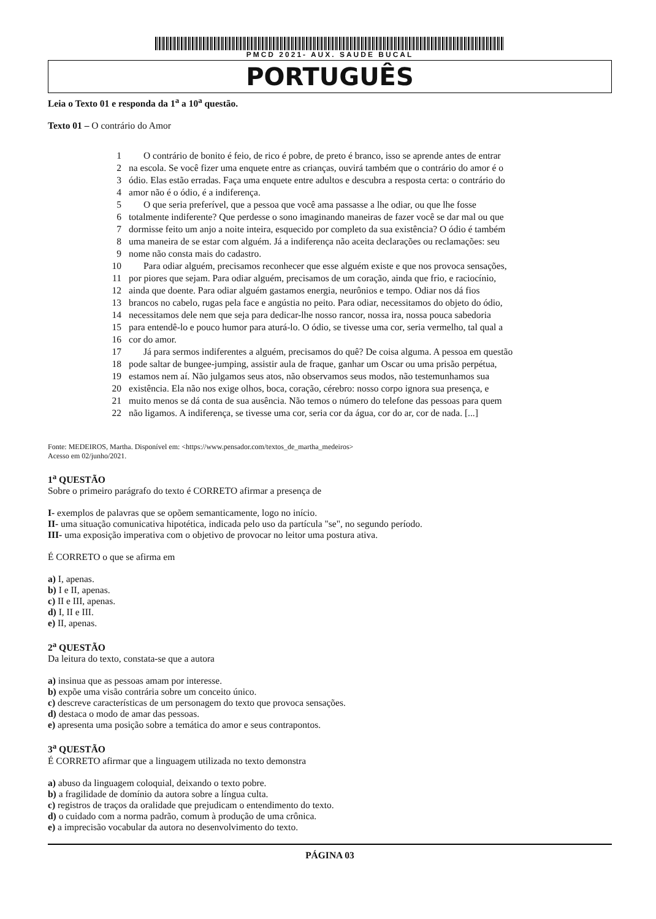PMCD 2021- AUX. SAUDE BUCAL
PORTUGUÊS
Leia o Texto 01 e responda da 1<sup>a</sup> a 10<sup>a</sup> questão.
Texto 01 – O contrário do Amor
1 O contrário de bonito é feio, de rico é pobre, de preto é branco, isso se aprende antes de entrar
2 na escola. Se você fizer uma enquete entre as crianças, ouvirá também que o contrário do amor é o
3 ódio. Elas estão erradas. Faça uma enquete entre adultos e descubra a resposta certa: o contrário do
4 amor não é o ódio, é a indiferença.
5 O que seria preferível, que a pessoa que você ama passasse a lhe odiar, ou que lhe fosse
6 totalmente indiferente? Que perdesse o sono imaginando maneiras de fazer você se dar mal ou que
7 dormisse feito um anjo a noite inteira, esquecido por completo da sua existência? O ódio é também
8 uma maneira de se estar com alguém. Já a indiferença não aceita declarações ou reclamações: seu
9 nome não consta mais do cadastro.
10 Para odiar alguém, precisamos reconhecer que esse alguém existe e que nos provoca sensações,
11 por piores que sejam. Para odiar alguém, precisamos de um coração, ainda que frio, e raciocínio,
12 ainda que doente. Para odiar alguém gastamos energia, neurônios e tempo. Odiar nos dá fios
13 brancos no cabelo, rugas pela face e angústia no peito. Para odiar, necessitamos do objeto do ódio,
14 necessitamos dele nem que seja para dedicar-lhe nosso rancor, nossa ira, nossa pouca sabedoria
15 para entendê-lo e pouco humor para aturá-lo. O ódio, se tivesse uma cor, seria vermelho, tal qual a
16 cor do amor.
17 Já para sermos indiferentes a alguém, precisamos do quê? De coisa alguma. A pessoa em questão
18 pode saltar de bungee-jumping, assistir aula de fraque, ganhar um Oscar ou uma prisão perpétua,
19 estamos nem aí. Não julgamos seus atos, não observamos seus modos, não testemunhamos sua
20 existência. Ela não nos exige olhos, boca, coração, cérebro: nosso corpo ignora sua presença, e
21 muito menos se dá conta de sua ausência. Não temos o número do telefone das pessoas para quem
22 não ligamos. A indiferença, se tivesse uma cor, seria cor da água, cor do ar, cor de nada. [...]
Fonte: MEDEIROS, Martha. Disponível em: <https://www.pensador.com/textos_de_martha_medeiros>
Acesso em 02/junho/2021.
1<sup>a</sup> QUESTÃO
Sobre o primeiro parágrafo do texto é CORRETO afirmar a presença de
I- exemplos de palavras que se opõem semanticamente, logo no início.
II- uma situação comunicativa hipotética, indicada pelo uso da partícula "se", no segundo período.
III- uma exposição imperativa com o objetivo de provocar no leitor uma postura ativa.
É CORRETO o que se afirma em
a) I, apenas.
b) I e II, apenas.
c) II e III, apenas.
d) I, II e III.
e) II, apenas.
2<sup>a</sup> QUESTÃO
Da leitura do texto, constata-se que a autora
a) insinua que as pessoas amam por interesse.
b) expõe uma visão contrária sobre um conceito único.
c) descreve características de um personagem do texto que provoca sensações.
d) destaca o modo de amar das pessoas.
e) apresenta uma posição sobre a temática do amor e seus contrapontos.
3<sup>a</sup> QUESTÃO
É CORRETO afirmar que a linguagem utilizada no texto demonstra
a) abuso da linguagem coloquial, deixando o texto pobre.
b) a fragilidade de domínio da autora sobre a língua culta.
c) registros de traços da oralidade que prejudicam o entendimento do texto.
d) o cuidado com a norma padrão, comum à produção de uma crônica.
e) a imprecisão vocabular da autora no desenvolvimento do texto.
PÁGINA 03